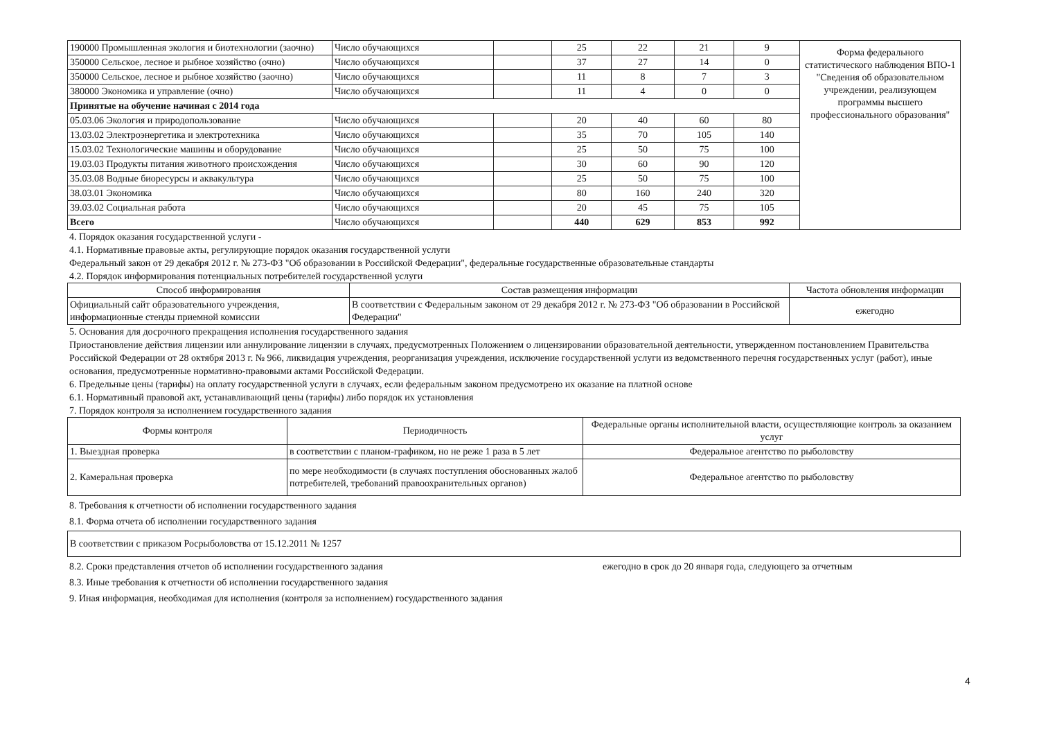| 190000 Промышленная экология и биотехнологии (заочно) | Число обучающихся | | 25 | 22 | 21 | 9 | Форма федерального статистического наблюдения ВПО-1 "Сведения об образовательном учреждении, реализующем программы высшего профессионального образования" |
| 350000 Сельское, лесное и рыбное хозяйство (очно) | Число обучающихся | | 37 | 27 | 14 | 0 | |
| 350000 Сельское, лесное и рыбное хозяйство (заочно) | Число обучающихся | | 11 | 8 | 7 | 3 | |
| 380000 Экономика и управление (очно) | Число обучающихся | | 11 | 4 | 0 | 0 | |
| Принятые на обучение начиная с 2014 года | | | | | | | |
| 05.03.06 Экология и природопользование | Число обучающихся | | 20 | 40 | 60 | 80 | |
| 13.03.02 Электроэнергетика и электротехника | Число обучающихся | | 35 | 70 | 105 | 140 | |
| 15.03.02 Технологические машины и оборудование | Число обучающихся | | 25 | 50 | 75 | 100 | |
| 19.03.03 Продукты питания животного происхождения | Число обучающихся | | 30 | 60 | 90 | 120 | |
| 35.03.08 Водные биоресурсы и аквакультура | Число обучающихся | | 25 | 50 | 75 | 100 | |
| 38.03.01 Экономика | Число обучающихся | | 80 | 160 | 240 | 320 | |
| 39.03.02 Социальная работа | Число обучающихся | | 20 | 45 | 75 | 105 | |
| Всего | Число обучающихся | | 440 | 629 | 853 | 992 | |
4. Порядок оказания государственной услуги -
4.1. Нормативные правовые акты, регулирующие порядок оказания государственной услуги
Федеральный закон от 29 декабря 2012 г. № 273-ФЗ "Об образовании в Российской Федерации", федеральные государственные образовательные стандарты
4.2. Порядок информирования потенциальных потребителей государственной услуги
| Способ информирования | Состав размещения информации | Частота обновления информации |
| --- | --- | --- |
| Официальный сайт образовательного учреждения, информационные стенды приемной комиссии | В соответствии с Федеральным законом от 29 декабря 2012 г. № 273-ФЗ "Об образовании в Российской Федерации" | ежегодно |
5. Основания для досрочного прекращения исполнения государственного задания
Приостановление действия лицензии или аннулирование лицензии в случаях, предусмотренных Положением о лицензировании образовательной деятельности, утвержденном постановлением Правительства Российской Федерации от 28 октября 2013 г. № 966, ликвидация учреждения, реорганизация учреждения, исключение государственной услуги из ведомственного перечня государственных услуг (работ), иные основания, предусмотренные нормативно-правовыми актами Российской Федерации.
6. Предельные цены (тарифы) на оплату государственной услуги в случаях, если федеральным законом предусмотрено их оказание на платной основе
6.1. Нормативный правовой акт, устанавливающий цены (тарифы) либо порядок их установления
7. Порядок контроля за исполнением государственного задания
| Формы контроля | Периодичность | Федеральные органы исполнительной власти, осуществляющие контроль за оказанием услуг |
| --- | --- | --- |
| 1. Выездная проверка | в соответствии с планом-графиком, но не реже 1 раза в 5 лет | Федеральное агентство по рыболовству |
| 2. Камеральная проверка | по мере необходимости (в случаях поступления обоснованных жалоб потребителей, требований правоохранительных органов) | Федеральное агентство по рыболовству |
8. Требования к отчетности об исполнении государственного задания
8.1. Форма отчета об исполнении государственного задания
| В соответствии с приказом Росрыболовства от 15.12.2011 № 1257 |
8.2. Сроки представления отчетов об исполнении государственного задания ежегодно в срок до 20 января года, следующего за отчетным
8.3. Иные требования к отчетности об исполнении государственного задания
9. Иная информация, необходимая для исполнения (контроля за исполнением) государственного задания
4